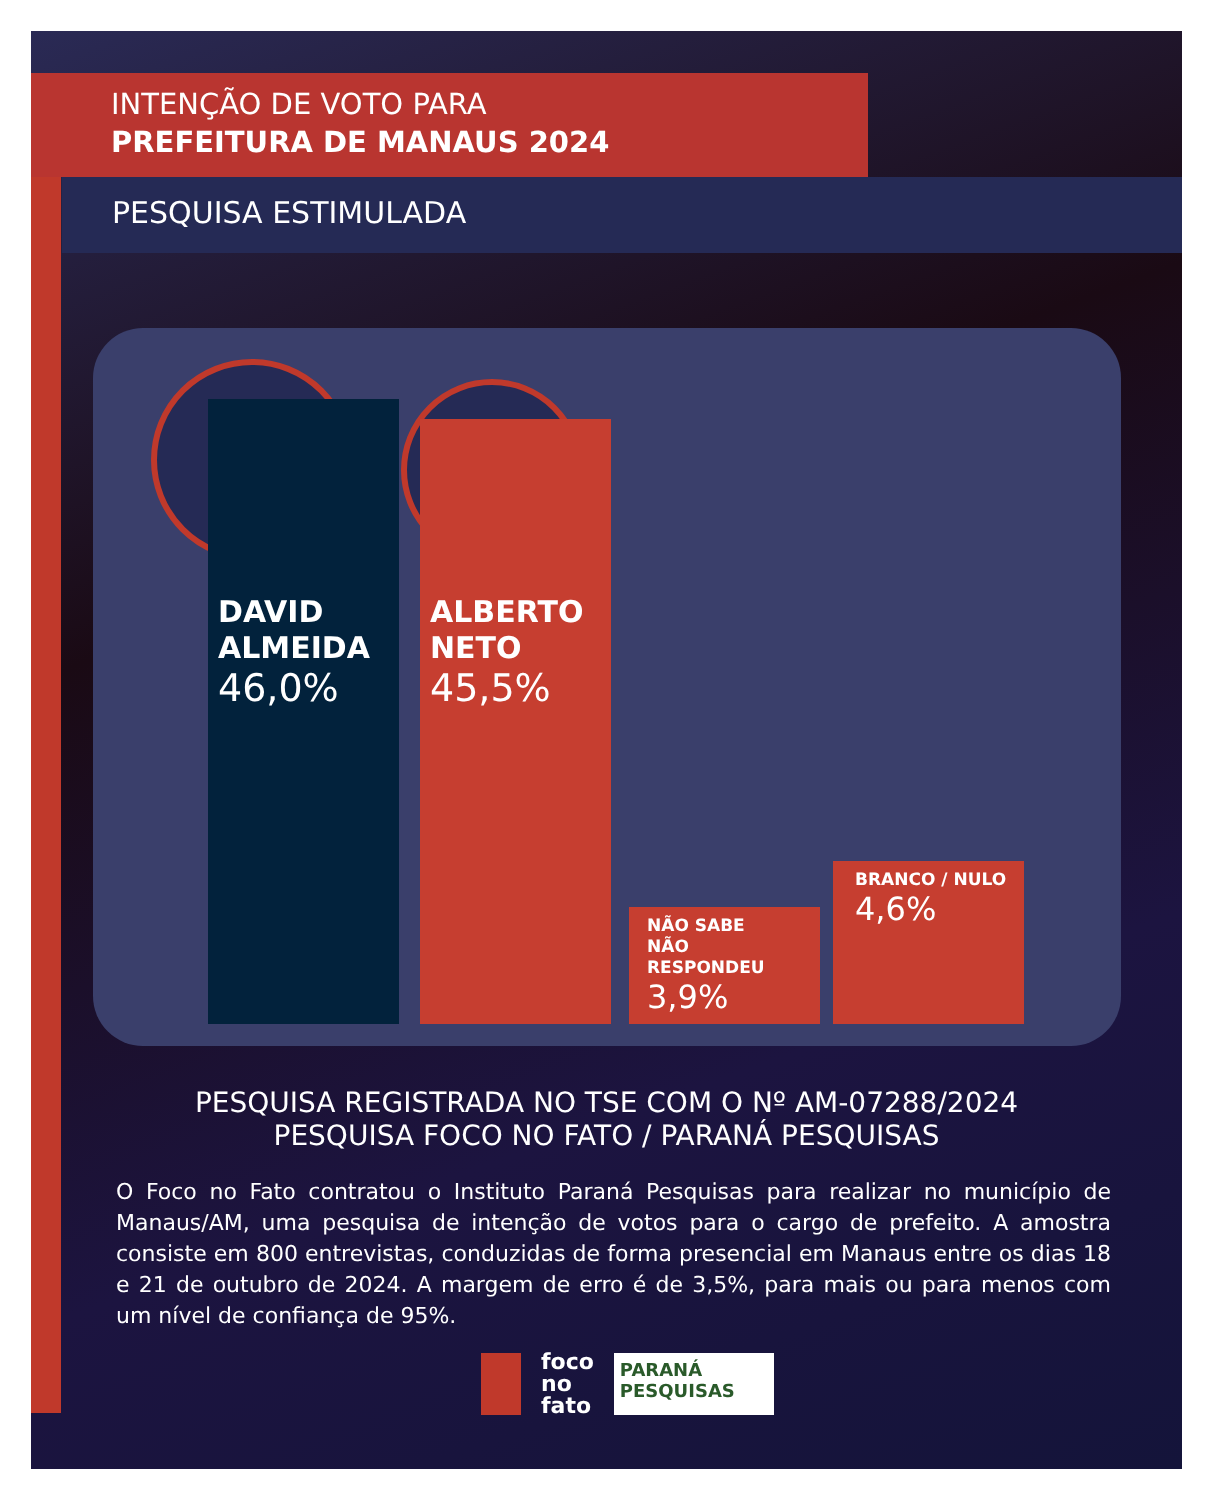INTENÇÃO DE VOTO PARA
PREFEITURA DE MANAUS 2024
PESQUISA ESTIMULADA
DAVID
ALMEIDA
46,0%
ALBERTO
NETO
45,5%
NÃO SABE
NÃO RESPONDEU
3,9%
BRANCO / NULO
4,6%
PESQUISA REGISTRADA NO TSE COM O Nº AM-07288/2024
PESQUISA FOCO NO FATO / PARANÁ PESQUISAS
O Foco no Fato contratou o Instituto Paraná Pesquisas para realizar no município de Manaus/AM, uma pesquisa de intenção de votos para o cargo de prefeito. A amostra consiste em 800 entrevistas, conduzidas de forma presencial em Manaus entre os dias 18 e 21 de outubro de 2024. A margem de erro é de 3,5%, para mais ou para menos com um nível de confiança de 95%.
foco
no
fato
PARANÁ
PESQUISAS